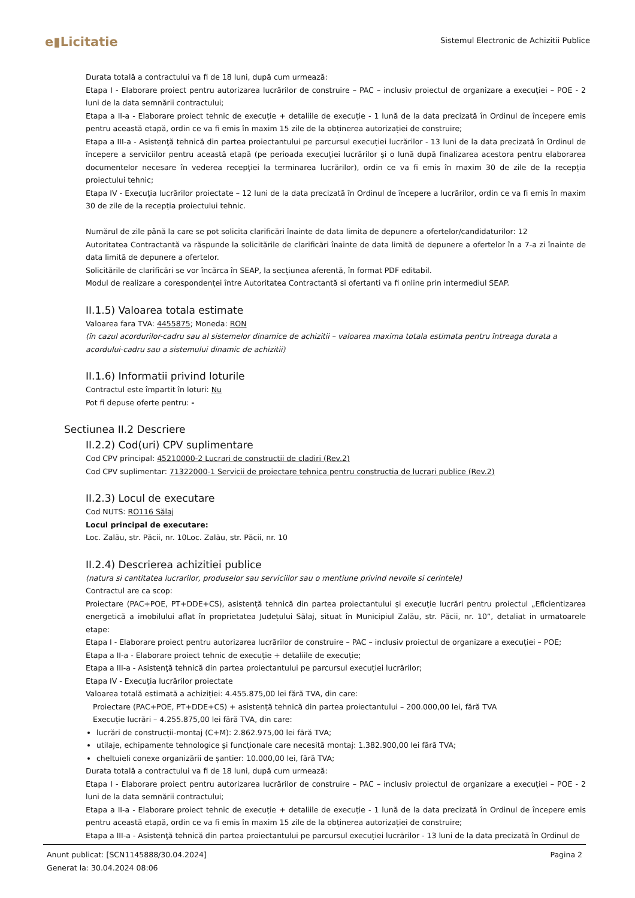e▮Licitatie
Sistemul Electronic de Achizitii Publice
Durata totală a contractului va fi de 18 luni, după cum urmează:
Etapa I - Elaborare proiect pentru autorizarea lucrărilor de construire – PAC – inclusiv proiectul de organizare a execuției – POE - 2 luni de la data semnării contractului;
Etapa a II-a - Elaborare proiect tehnic de execuție + detaliile de execuție - 1 lună de la data precizată în Ordinul de începere emis pentru această etapă, ordin ce va fi emis în maxim 15 zile de la obținerea autorizației de construire;
Etapa a III-a - Asistenţă tehnică din partea proiectantului pe parcursul execuției lucrărilor - 13 luni de la data precizată în Ordinul de începere a serviciilor pentru această etapă (pe perioada execuţiei lucrărilor şi o lună după finalizarea acestora pentru elaborarea documentelor necesare în vederea recepţiei la terminarea lucrărilor), ordin ce va fi emis în maxim 30 de zile de la recepția proiectului tehnic;
Etapa IV - Execuţia lucrărilor proiectate – 12 luni de la data precizată în Ordinul de începere a lucrărilor, ordin ce va fi emis în maxim 30 de zile de la recepția proiectului tehnic.
Numărul de zile până la care se pot solicita clarificări înainte de data limita de depunere a ofertelor/candidaturilor: 12
Autoritatea Contractantă va răspunde la solicitările de clarificări înainte de data limită de depunere a ofertelor în a 7-a zi înainte de data limită de depunere a ofertelor.
Solicitările de clarificări se vor încărca în SEAP, la secțiunea aferentă, în format PDF editabil.
Modul de realizare a corespondenței între Autoritatea Contractantă si ofertanti va fi online prin intermediul SEAP.
II.1.5) Valoarea totala estimate
Valoarea fara TVA: 4455875; Moneda: RON
(în cazul acordurilor-cadru sau al sistemelor dinamice de achizitii – valoarea maxima totala estimata pentru întreaga durata a acordului-cadru sau a sistemului dinamic de achizitii)
II.1.6) Informatii privind loturile
Contractul este împartit în loturi: Nu
Pot fi depuse oferte pentru: -
Sectiunea II.2 Descriere
II.2.2) Cod(uri) CPV suplimentare
Cod CPV principal: 45210000-2 Lucrari de constructii de cladiri (Rev.2)
Cod CPV suplimentar: 71322000-1 Servicii de proiectare tehnica pentru constructia de lucrari publice (Rev.2)
II.2.3) Locul de executare
Cod NUTS: RO116 Sălaj
Locul principal de executare:
Loc. Zalău, str. Păcii, nr. 10Loc. Zalău, str. Păcii, nr. 10
II.2.4) Descrierea achizitiei publice
(natura si cantitatea lucrarilor, produselor sau serviciilor sau o mentiune privind nevoile si cerintele)
Contractul are ca scop:
Proiectare (PAC+POE, PT+DDE+CS), asistență tehnică din partea proiectantului și execuție lucrări pentru proiectul „Eficientizarea energetică a imobilului aflat în proprietatea Județului Sălaj, situat în Municipiul Zalău, str. Păcii, nr. 10”, detaliat in urmatoarele etape:
Etapa I - Elaborare proiect pentru autorizarea lucrărilor de construire – PAC – inclusiv proiectul de organizare a execuției – POE;
Etapa a II-a - Elaborare proiect tehnic de execuție + detaliile de execuție;
Etapa a III-a - Asistenţă tehnică din partea proiectantului pe parcursul execuției lucrărilor;
Etapa IV - Execuţia lucrărilor proiectate
Valoarea totală estimată a achiziției: 4.455.875,00 lei fără TVA, din care:
Proiectare (PAC+POE, PT+DDE+CS) + asistență tehnică din partea proiectantului – 200.000,00 lei, fără TVA
Execuție lucrări – 4.255.875,00 lei fără TVA, din care:
lucrări de construcții-montaj (C+M): 2.862.975,00 lei fără TVA;
utilaje, echipamente tehnologice și funcționale care necesită montaj: 1.382.900,00 lei fără TVA;
cheltuieli conexe organizării de șantier: 10.000,00 lei, fără TVA;
Durata totală a contractului va fi de 18 luni, după cum urmează:
Etapa I - Elaborare proiect pentru autorizarea lucrărilor de construire – PAC – inclusiv proiectul de organizare a execuției – POE - 2 luni de la data semnării contractului;
Etapa a II-a - Elaborare proiect tehnic de execuție + detaliile de execuție - 1 lună de la data precizată în Ordinul de începere emis pentru această etapă, ordin ce va fi emis în maxim 15 zile de la obținerea autorizației de construire;
Etapa a III-a - Asistenţă tehnică din partea proiectantului pe parcursul execuției lucrărilor - 13 luni de la data precizată în Ordinul de
Anunt publicat: [SCN1145888/30.04.2024] Pagina 2
Generat la: 30.04.2024 08:06